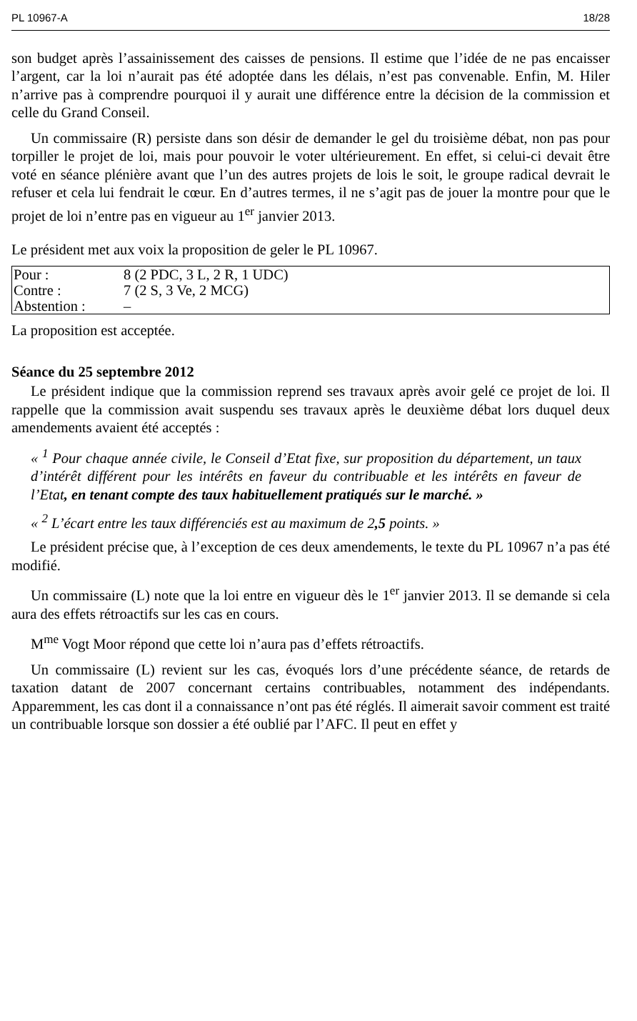PL 10967-A 18/28
son budget après l’assainissement des caisses de pensions. Il estime que l’idée de ne pas encaisser l’argent, car la loi n’aurait pas été adoptée dans les délais, n’est pas convenable. Enfin, M. Hiler n’arrive pas à comprendre pourquoi il y aurait une différence entre la décision de la commission et celle du Grand Conseil.
Un commissaire (R) persiste dans son désir de demander le gel du troisième débat, non pas pour torpiller le projet de loi, mais pour pouvoir le voter ultérieurement. En effet, si celui-ci devait être voté en séance plénière avant que l’un des autres projets de lois le soit, le groupe radical devrait le refuser et cela lui fendrait le cœur. En d’autres termes, il ne s’agit pas de jouer la montre pour que le projet de loi n’entre pas en vigueur au 1<sup>er</sup> janvier 2013.
Le président met aux voix la proposition de geler le PL 10967.
| Pour : | 8 (2 PDC, 3 L, 2 R, 1 UDC) |
| Contre : | 7 (2 S, 3 Ve, 2 MCG) |
| Abstention : | – |
La proposition est acceptée.
Séance du 25 septembre 2012
Le président indique que la commission reprend ses travaux après avoir gelé ce projet de loi. Il rappelle que la commission avait suspendu ses travaux après le deuxième débat lors duquel deux amendements avaient été acceptés :
« <sup>1</sup> Pour chaque année civile, le Conseil d’Etat fixe, sur proposition du département, un taux d’intérêt différent pour les intérêts en faveur du contribuable et les intérêts en faveur de l’Etat, en tenant compte des taux habituellement pratiqués sur le marché. »
« <sup>2</sup> L’écart entre les taux différenciés est au maximum de 2,5 points. »
Le président précise que, à l’exception de ces deux amendements, le texte du PL 10967 n’a pas été modifié.
Un commissaire (L) note que la loi entre en vigueur dès le 1<sup>er</sup> janvier 2013. Il se demande si cela aura des effets rétroactifs sur les cas en cours.
M<sup>me</sup> Vogt Moor répond que cette loi n’aura pas d’effets rétroactifs.
Un commissaire (L) revient sur les cas, évoqués lors d’une précédente séance, de retards de taxation datant de 2007 concernant certains contribuables, notamment des indépendants. Apparemment, les cas dont il a connaissance n’ont pas été réglés. Il aimerait savoir comment est traité un contribuable lorsque son dossier a été oublié par l’AFC. Il peut en effet y